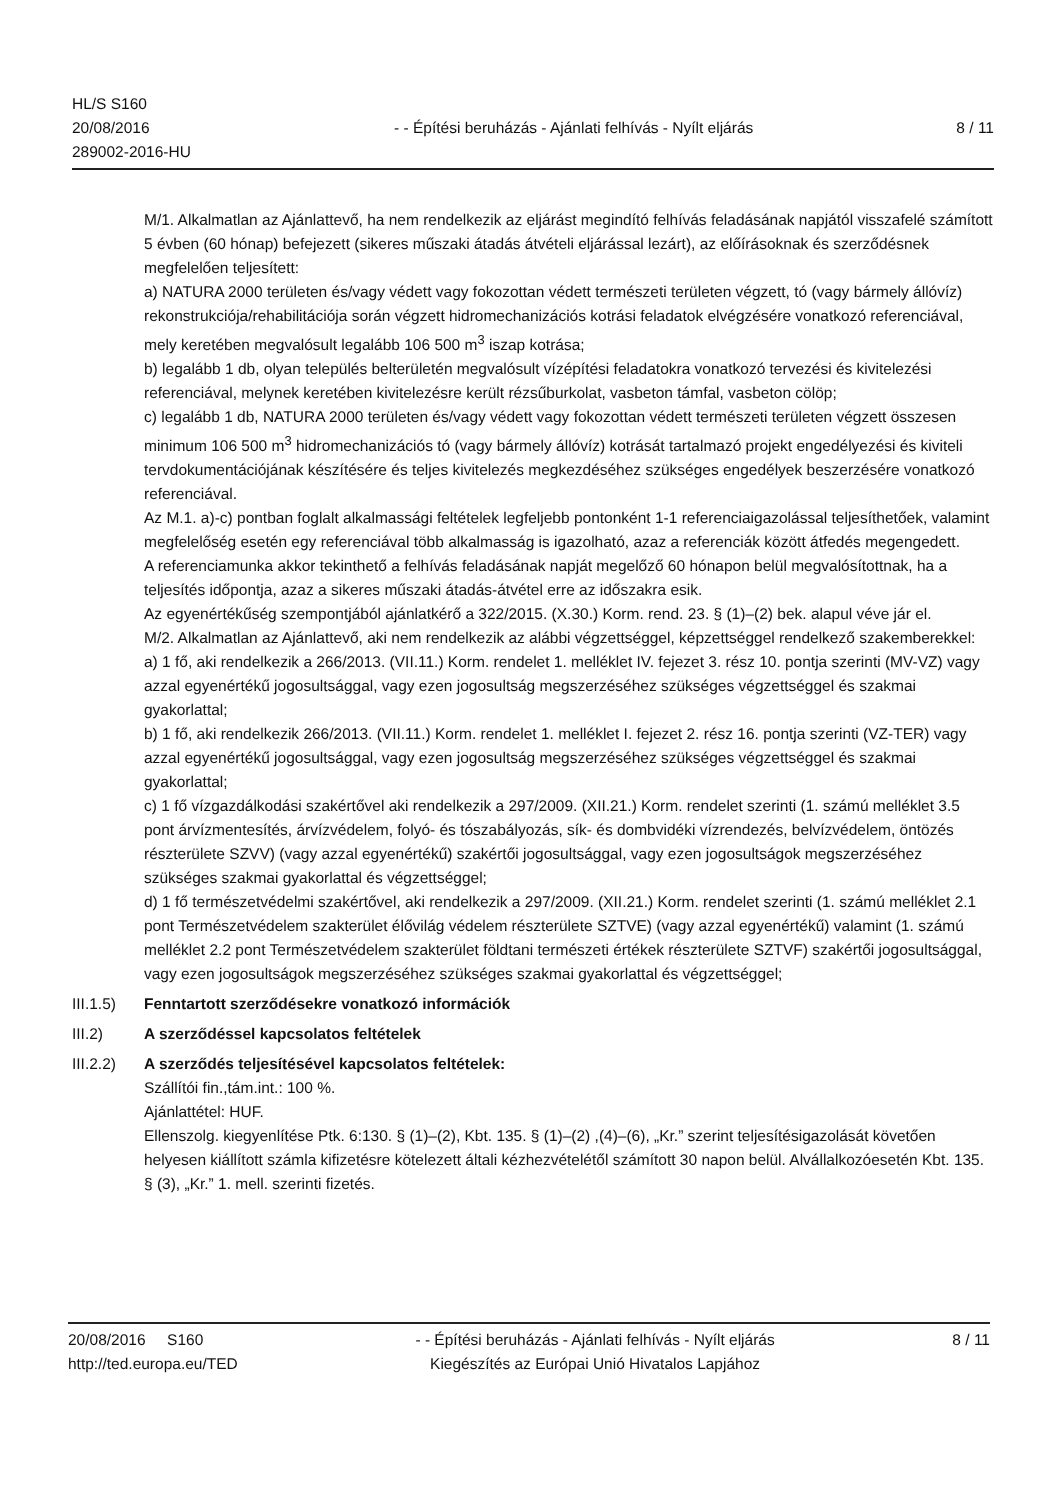HL/S S160
20/08/2016
289002-2016-HU
- - Építési beruházás - Ajánlati felhívás - Nyílt eljárás
8 / 11
M/1. Alkalmatlan az Ajánlattevő, ha nem rendelkezik az eljárást megindító felhívás feladásának napjától visszafelé számított 5 évben (60 hónap) befejezett (sikeres műszaki átadás átvételi eljárással lezárt), az előírásoknak és szerződésnek megfelelően teljesített:
a) NATURA 2000 területen és/vagy védett vagy fokozottan védett természeti területen végzett, tó (vagy bármely állóvíz) rekonstrukciója/rehabilitációja során végzett hidromechanizációs kotrási feladatok elvégzésére vonatkozó referenciával, mely keretében megvalósult legalább 106 500 m<sup>3</sup> iszap kotrása;
b) legalább 1 db, olyan település belterületén megvalósult vízépítési feladatokra vonatkozó tervezési és kivitelezési referenciával, melynek keretében kivitelezésre került rézsűburkolat, vasbeton támfal, vasbeton cölöp;
c) legalább 1 db, NATURA 2000 területen és/vagy védett vagy fokozottan védett természeti területen végzett összesen minimum 106 500 m<sup>3</sup> hidromechanizációs tó (vagy bármely állóvíz) kotrását tartalmazó projekt engedélyezési és kiviteli tervdokumentációjának készítésére és teljes kivitelezés megkezdéséhez szükséges engedélyek beszerzésére vonatkozó referenciával.
Az M.1. a)-c) pontban foglalt alkalmassági feltételek legfeljebb pontonként 1-1 referenciaigazolással teljesíthetőek, valamint megfelelőség esetén egy referenciával több alkalmasság is igazolható, azaz a referenciák között átfedés megengedett.
A referenciamunka akkor tekinthető a felhívás feladásának napját megelőző 60 hónapon belül megvalósítottnak, ha a teljesítés időpontja, azaz a sikeres műszaki átadás-átvétel erre az időszakra esik.
Az egyenértékűség szempontjából ajánlatkérő a 322/2015. (X.30.) Korm. rend. 23. § (1)–(2) bek. alapul véve jár el.
M/2. Alkalmatlan az Ajánlattevő, aki nem rendelkezik az alábbi végzettséggel, képzettséggel rendelkező szakemberekkel:
a) 1 fő, aki rendelkezik a 266/2013. (VII.11.) Korm. rendelet 1. melléklet IV. fejezet 3. rész 10. pontja szerinti (MV-VZ) vagy azzal egyenértékű jogosultsággal, vagy ezen jogosultság megszerzéséhez szükséges végzettséggel és szakmai gyakorlattal;
b) 1 fő, aki rendelkezik 266/2013. (VII.11.) Korm. rendelet 1. melléklet I. fejezet 2. rész 16. pontja szerinti (VZ-TER) vagy azzal egyenértékű jogosultsággal, vagy ezen jogosultság megszerzéséhez szükséges végzettséggel és szakmai gyakorlattal;
c) 1 fő vízgazdálkodási szakértővel aki rendelkezik a 297/2009. (XII.21.) Korm. rendelet szerinti (1. számú melléklet 3.5 pont árvízmentesítés, árvízvédelem, folyó- és tószabályozás, sík- és dombvidéki vízrendezés, belvízvédelem, öntözés részterülete SZVV) (vagy azzal egyenértékű) szakértői jogosultsággal, vagy ezen jogosultságok megszerzéséhez szükséges szakmai gyakorlattal és végzettséggel;
d) 1 fő természetvédelmi szakértővel, aki rendelkezik a 297/2009. (XII.21.) Korm. rendelet szerinti (1. számú melléklet 2.1 pont Természetvédelem szakterület élővilág védelem részterülete SZTVE) (vagy azzal egyenértékű) valamint (1. számú melléklet 2.2 pont Természetvédelem szakterület földtani természeti értékek részterülete SZTVF) szakértői jogosultsággal, vagy ezen jogosultságok megszerzéséhez szükséges szakmai gyakorlattal és végzettséggel;
III.1.5) Fenntartott szerződésekre vonatkozó információk
III.2) A szerződéssel kapcsolatos feltételek
III.2.2)
A szerződés teljesítésével kapcsolatos feltételek:
Szállítói fin.,tám.int.: 100 %.
Ajánlattétel: HUF.
Ellenszolg. kiegyenlítése Ptk. 6:130. § (1)–(2), Kbt. 135. § (1)–(2) ,(4)–(6), „Kr.” szerint teljesítésigazolását követően helyesen kiállított számla kifizetésre kötelezett általi kézhezvételétől számított 30 napon belül. Alvállalkozóesetén Kbt. 135. § (3), „Kr.” 1. mell. szerinti fizetés.
20/08/2016 S160
http://ted.europa.eu/TED
- - Építési beruházás - Ajánlati felhívás - Nyílt eljárás
Kiegészítés az Európai Unió Hivatalos Lapjához
8 / 11